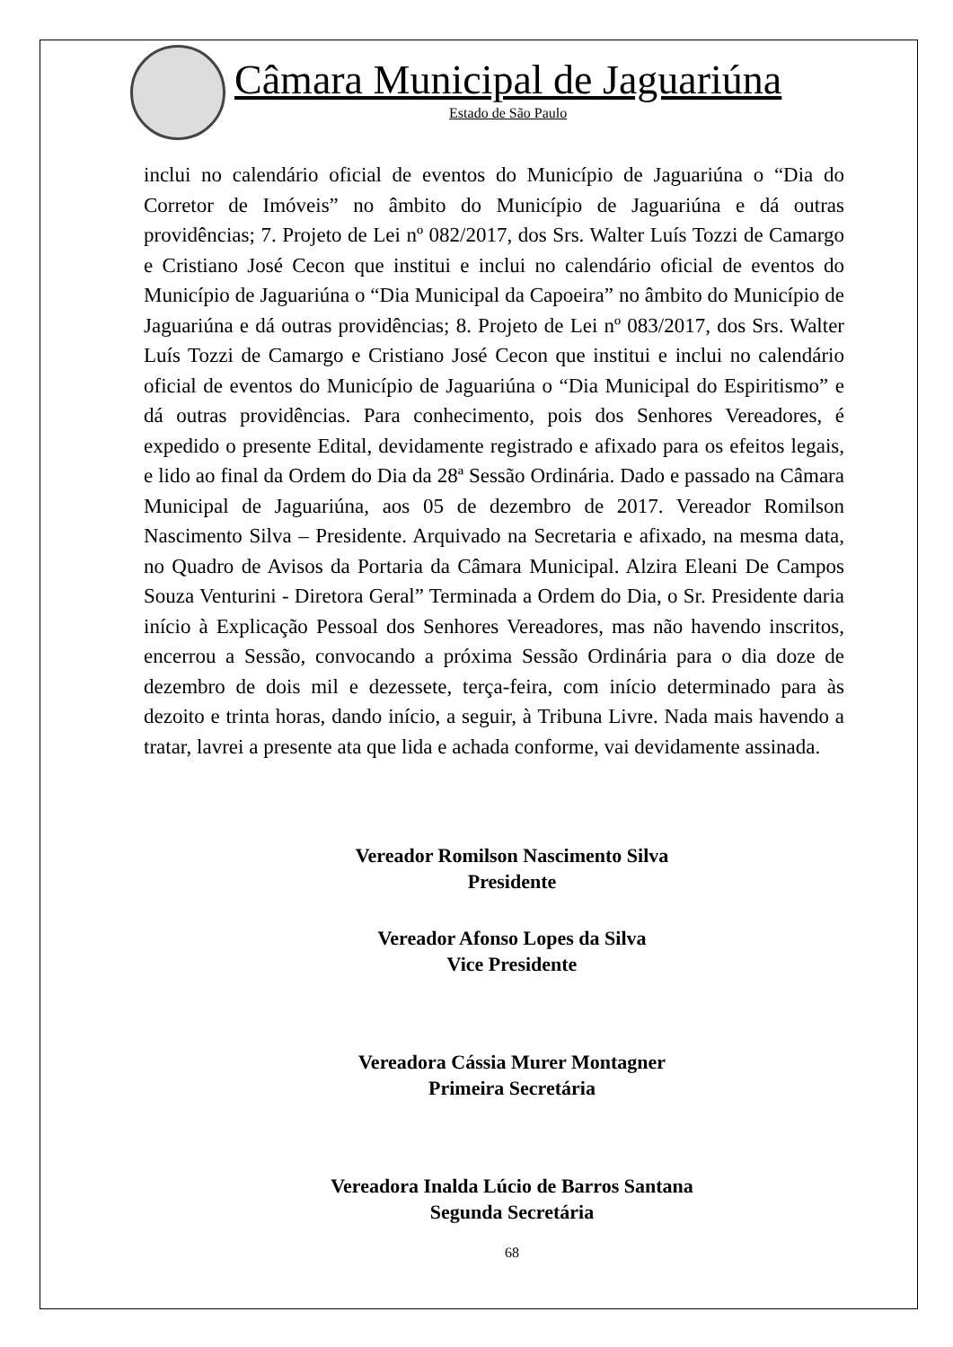Câmara Municipal de Jaguariúna
Estado de São Paulo
inclui no calendário oficial de eventos do Município de Jaguariúna o “Dia do Corretor de Imóveis” no âmbito do Município de Jaguariúna e dá outras providências; 7. Projeto de Lei nº 082/2017, dos Srs. Walter Luís Tozzi de Camargo e Cristiano José Cecon que institui e inclui no calendário oficial de eventos do Município de Jaguariúna o “Dia Municipal da Capoeira” no âmbito do Município de Jaguariúna e dá outras providências; 8. Projeto de Lei nº 083/2017, dos Srs. Walter Luís Tozzi de Camargo e Cristiano José Cecon que institui e inclui no calendário oficial de eventos do Município de Jaguariúna o “Dia Municipal do Espiritismo” e dá outras providências. Para conhecimento, pois dos Senhores Vereadores, é expedido o presente Edital, devidamente registrado e afixado para os efeitos legais, e lido ao final da Ordem do Dia da 28ª Sessão Ordinária. Dado e passado na Câmara Municipal de Jaguariúna, aos 05 de dezembro de 2017. Vereador Romilson Nascimento Silva – Presidente. Arquivado na Secretaria e afixado, na mesma data, no Quadro de Avisos da Portaria da Câmara Municipal. Alzira Eleani De Campos Souza Venturini - Diretora Geral” Terminada a Ordem do Dia, o Sr. Presidente daria início à Explicação Pessoal dos Senhores Vereadores, mas não havendo inscritos, encerrou a Sessão, convocando a próxima Sessão Ordinária para o dia doze de dezembro de dois mil e dezessete, terça-feira, com início determinado para às dezoito e trinta horas, dando início, a seguir, à Tribuna Livre. Nada mais havendo a tratar, lavrei a presente ata que lida e achada conforme, vai devidamente assinada.
Vereador Romilson Nascimento Silva
Presidente
Vereador Afonso Lopes da Silva
Vice Presidente
Vereadora Cássia Murer Montagner
Primeira Secretária
Vereadora Inalda Lúcio de Barros Santana
Segunda Secretária
68